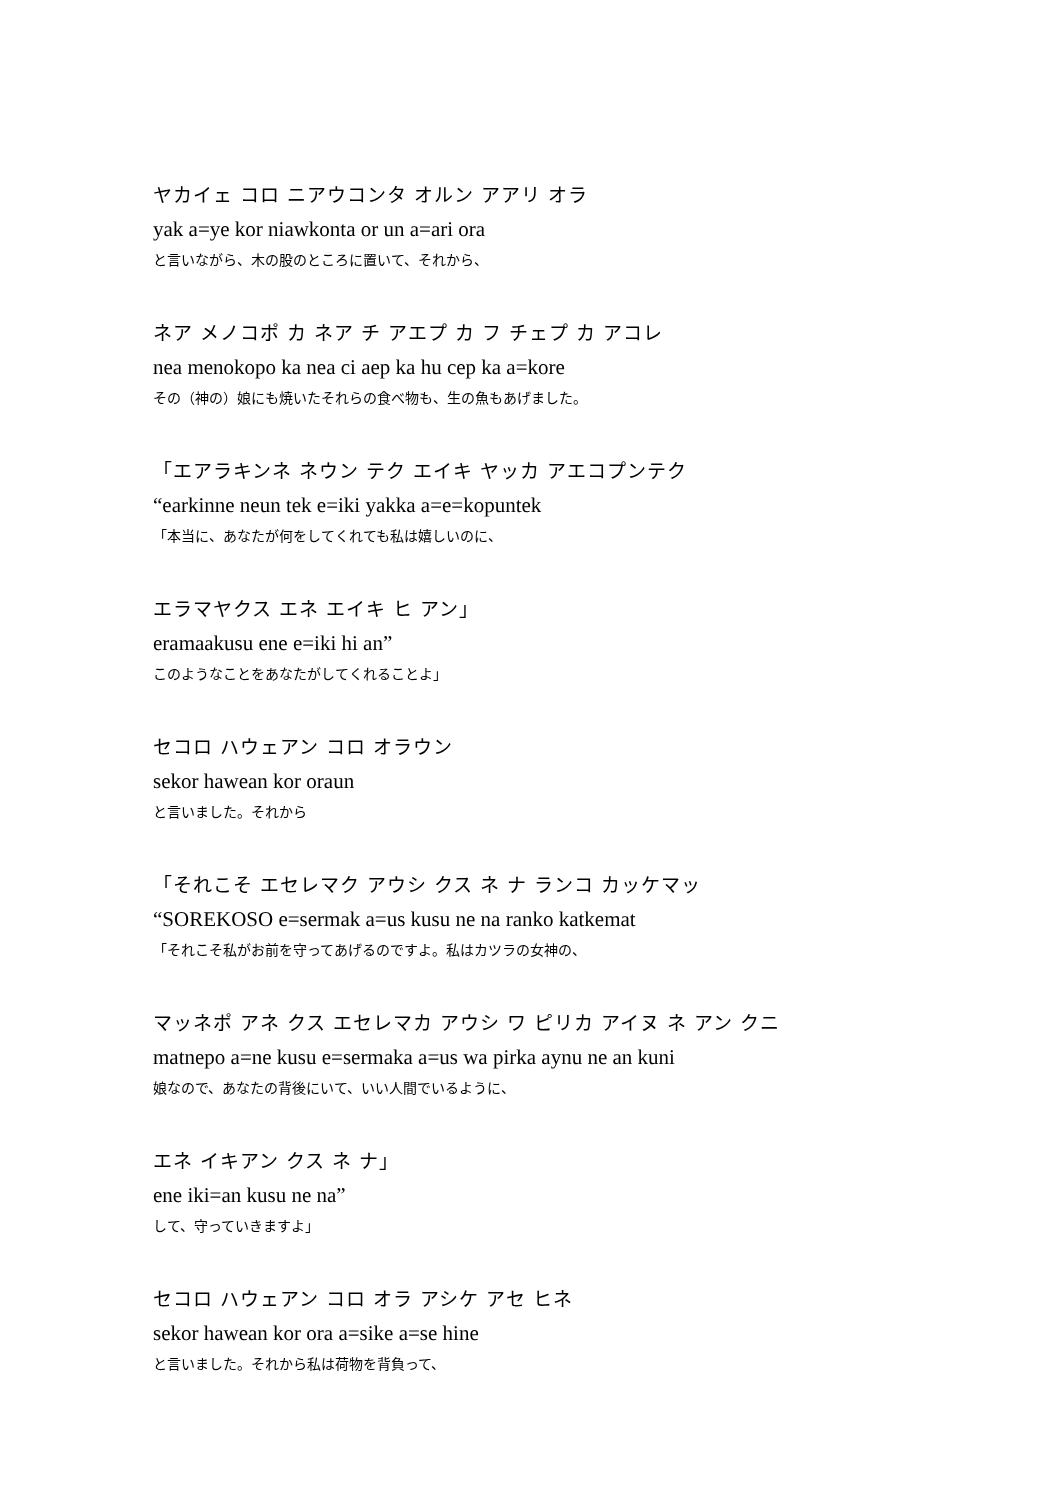ヤカイェ コロ ニアウコンタ オルン アアリ オラ
yak a=ye kor niawkonta or un a=ari ora
と言いながら、木の股のところに置いて、それから、
ネア メノコポ カ ネア チ アエプ カ フ チェプ カ アコレ
nea menokopo ka nea ci aep ka hu cep ka a=kore
その（神の）娘にも焼いたそれらの食べ物も、生の魚もあげました。
「エアラキンネ ネウン テク エイキ ヤッカ アエコプンテク
“earkinne neun tek e=iki yakka a=e=kopuntek
「本当に、あなたが何をしてくれても私は嬉しいのに、
エラマヤクス エネ エイキ ヒ アン」
eramaakusu ene e=iki hi an”
このようなことをあなたがしてくれることよ」
セコロ ハウェアン コロ オラウン
sekor hawean kor oraun
と言いました。それから
「それこそ エセレマク アウシ クス ネ ナ ランコ カッケマッ
“SOREKOSO e=sermak a=us kusu ne na ranko katkemat
「それこそ私がお前を守ってあげるのですよ。私はカツラの女神の、
マッネポ アネ クス エセレマカ アウシ ワ ピリカ アイヌ ネ アン クニ
matnepo a=ne kusu e=sermaka a=us wa pirka aynu ne an kuni
娘なので、あなたの背後にいて、いい人間でいるように、
エネ イキアン クス ネ ナ」
ene iki=an kusu ne na”
して、守っていきますよ」
セコロ ハウェアン コロ オラ アシケ アセ ヒネ
sekor hawean kor ora a=sike a=se hine
と言いました。それから私は荷物を背負って、